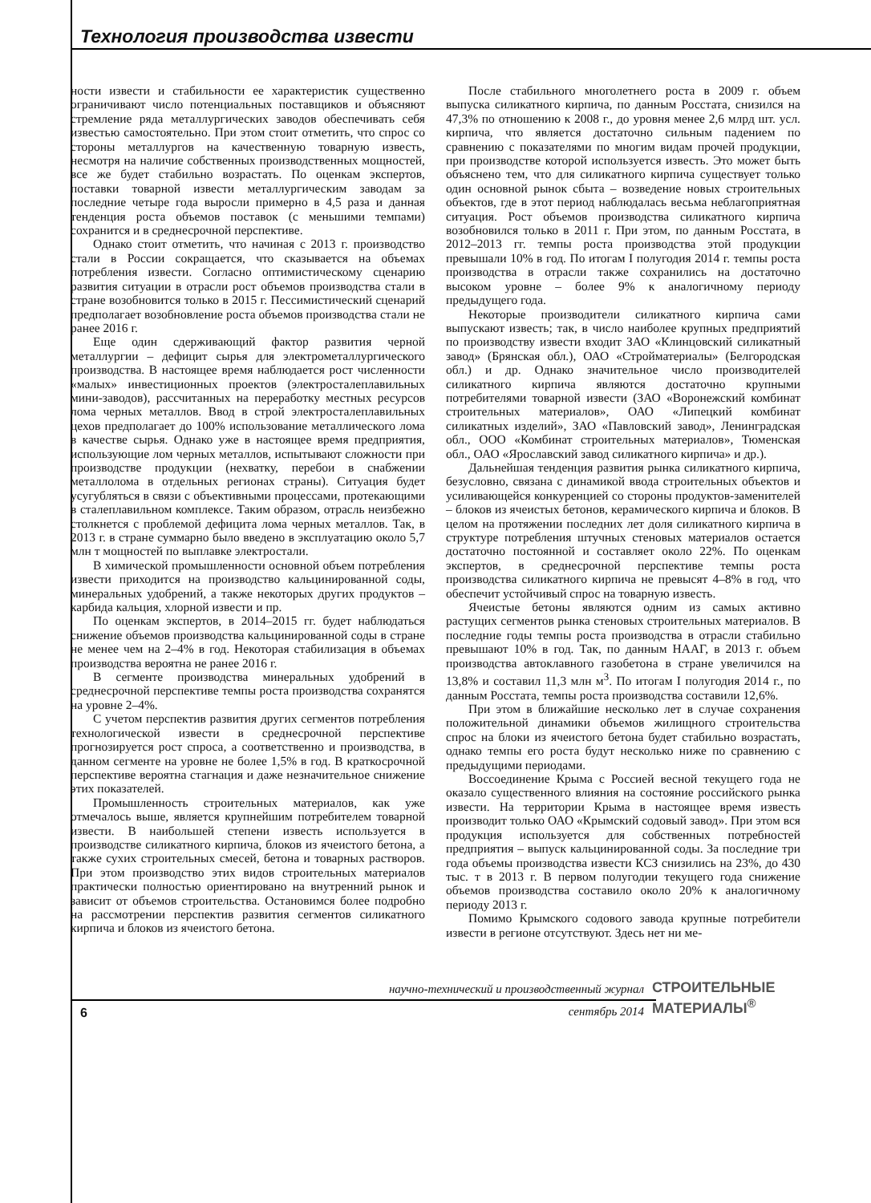Технология производства извести
ности извести и стабильности ее характеристик существенно ограничивают число потенциальных поставщиков и объясняют стремление ряда металлургических заводов обеспечивать себя известью самостоятельно. При этом стоит отметить, что спрос со стороны металлургов на качественную товарную известь, несмотря на наличие собственных производственных мощностей, все же будет стабильно возрастать. По оценкам экспертов, поставки товарной извести металлургическим заводам за последние четыре года выросли примерно в 4,5 раза и данная тенденция роста объемов поставок (с меньшими темпами) сохранится и в среднесрочной перспективе.
Однако стоит отметить, что начиная с 2013 г. производство стали в России сокращается, что сказывается на объемах потребления извести. Согласно оптимистическому сценарию развития ситуации в отрасли рост объемов производства стали в стране возобновится только в 2015 г. Пессимистический сценарий предполагает возобновление роста объемов производства стали не ранее 2016 г.
Еще один сдерживающий фактор развития черной металлургии – дефицит сырья для электрометаллургического производства. В настоящее время наблюдается рост численности «малых» инвестиционных проектов (электросталеплавильных мини-заводов), рассчитанных на переработку местных ресурсов лома черных металлов. Ввод в строй электросталеплавильных цехов предполагает до 100% использование металлического лома в качестве сырья. Однако уже в настоящее время предприятия, использующие лом черных металлов, испытывают сложности при производстве продукции (нехватку, перебои в снабжении металлолома в отдельных регионах страны). Ситуация будет усугубляться в связи с объективными процессами, протекающими в сталеплавильном комплексе. Таким образом, отрасль неизбежно столкнется с проблемой дефицита лома черных металлов. Так, в 2013 г. в стране суммарно было введено в эксплуатацию около 5,7 млн т мощностей по выплавке электростали.
В химической промышленности основной объем потребления извести приходится на производство кальцинированной соды, минеральных удобрений, а также некоторых других продуктов – карбида кальция, хлорной извести и пр.
По оценкам экспертов, в 2014–2015 гг. будет наблюдаться снижение объемов производства кальцинированной соды в стране не менее чем на 2–4% в год. Некоторая стабилизация в объемах производства вероятна не ранее 2016 г.
В сегменте производства минеральных удобрений в среднесрочной перспективе темпы роста производства сохранятся на уровне 2–4%.
С учетом перспектив развития других сегментов потребления технологической извести в среднесрочной перспективе прогнозируется рост спроса, а соответственно и производства, в данном сегменте на уровне не более 1,5% в год. В краткосрочной перспективе вероятна стагнация и даже незначительное снижение этих показателей.
Промышленность строительных материалов, как уже отмечалось выше, является крупнейшим потребителем товарной извести. В наибольшей степени известь используется в производстве силикатного кирпича, блоков из ячеистого бетона, а также сухих строительных смесей, бетона и товарных растворов. При этом производство этих видов строительных материалов практически полностью ориентировано на внутренний рынок и зависит от объемов строительства. Остановимся более подробно на рассмотрении перспектив развития сегментов силикатного кирпича и блоков из ячеистого бетона.
После стабильного многолетнего роста в 2009 г. объем выпуска силикатного кирпича, по данным Росстата, снизился на 47,3% по отношению к 2008 г., до уровня менее 2,6 млрд шт. усл. кирпича, что является достаточно сильным падением по сравнению с показателями по многим видам прочей продукции, при производстве которой используется известь. Это может быть объяснено тем, что для силикатного кирпича существует только один основной рынок сбыта – возведение новых строительных объектов, где в этот период наблюдалась весьма неблагоприятная ситуация. Рост объемов производства силикатного кирпича возобновился только в 2011 г. При этом, по данным Росстата, в 2012–2013 гг. темпы роста производства этой продукции превышали 10% в год. По итогам I полугодия 2014 г. темпы роста производства в отрасли также сохранились на достаточно высоком уровне – более 9% к аналогичному периоду предыдущего года.
Некоторые производители силикатного кирпича сами выпускают известь; так, в число наиболее крупных предприятий по производству извести входит ЗАО «Клинцовский силикатный завод» (Брянская обл.), ОАО «Стройматериалы» (Белгородская обл.) и др. Однако значительное число производителей силикатного кирпича являются достаточно крупными потребителями товарной извести (ЗАО «Воронежский комбинат строительных материалов», ОАО «Липецкий комбинат силикатных изделий», ЗАО «Павловский завод», Ленинградская обл., ООО «Комбинат строительных материалов», Тюменская обл., ОАО «Ярославский завод силикатного кирпича» и др.).
Дальнейшая тенденция развития рынка силикатного кирпича, безусловно, связана с динамикой ввода строительных объектов и усиливающейся конкуренцией со стороны продуктов-заменителей – блоков из ячеистых бетонов, керамического кирпича и блоков. В целом на протяжении последних лет доля силикатного кирпича в структуре потребления штучных стеновых материалов остается достаточно постоянной и составляет около 22%. По оценкам экспертов, в среднесрочной перспективе темпы роста производства силикатного кирпича не превысят 4–8% в год, что обеспечит устойчивый спрос на товарную известь.
Ячеистые бетоны являются одним из самых активно растущих сегментов рынка стеновых строительных материалов. В последние годы темпы роста производства в отрасли стабильно превышают 10% в год. Так, по данным НААГ, в 2013 г. объем производства автоклавного газобетона в стране увеличился на 13,8% и составил 11,3 млн м<sup>3</sup>. По итогам I полугодия 2014 г., по данным Росстата, темпы роста производства составили 12,6%.
При этом в ближайшие несколько лет в случае сохранения положительной динамики объемов жилищного строительства спрос на блоки из ячеистого бетона будет стабильно возрастать, однако темпы его роста будут несколько ниже по сравнению с предыдущими периодами.
Воссоединение Крыма с Россией весной текущего года не оказало существенного влияния на состояние российского рынка извести. На территории Крыма в настоящее время известь производит только ОАО «Крымский содовый завод». При этом вся продукция используется для собственных потребностей предприятия – выпуск кальцинированной соды. За последние три года объемы производства извести КСЗ снизились на 23%, до 430 тыс. т в 2013 г. В первом полугодии текущего года снижение объемов производства составило около 20% к аналогичному периоду 2013 г.
Помимо Крымского содового завода крупные потребители извести в регионе отсутствуют. Здесь нет ни ме-
научно-технический и производственный журнал
СТРОИТЕЛЬНЫЕ
МАТЕРИАЛЫ<sup>®</sup>
6
сентябрь 2014